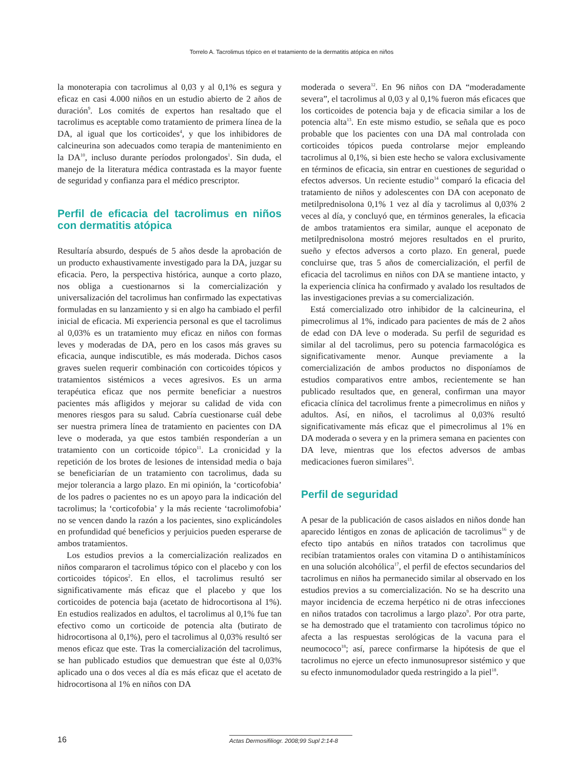Torrelo A. Tacrolimus tópico en el tratamiento de la dermatitis atópica en niños
la monoterapia con tacrolimus al 0,03 y al 0,1% es segura y eficaz en casi 4.000 niños en un estudio abierto de 2 años de duración<sup>9</sup>. Los comités de expertos han resaltado que el tacrolimus es aceptable como tratamiento de primera línea de la DA, al igual que los corticoides<sup>4</sup>, y que los inhibidores de calcineurina son adecuados como terapia de mantenimiento en la DA<sup>10</sup>, incluso durante períodos prolongados<sup>1</sup>. Sin duda, el manejo de la literatura médica contrastada es la mayor fuente de seguridad y confianza para el médico prescriptor.
Perfil de eficacia del tacrolimus en niños con dermatitis atópica
Resultaría absurdo, después de 5 años desde la aprobación de un producto exhaustivamente investigado para la DA, juzgar su eficacia. Pero, la perspectiva histórica, aunque a corto plazo, nos obliga a cuestionarnos si la comercialización y universalización del tacrolimus han confirmado las expectativas formuladas en su lanzamiento y si en algo ha cambiado el perfil inicial de eficacia. Mi experiencia personal es que el tacrolimus al 0,03% es un tratamiento muy eficaz en niños con formas leves y moderadas de DA, pero en los casos más graves su eficacia, aunque indiscutible, es más moderada. Dichos casos graves suelen requerir combinación con corticoides tópicos y tratamientos sistémicos a veces agresivos. Es un arma terapéutica eficaz que nos permite beneficiar a nuestros pacientes más afligidos y mejorar su calidad de vida con menores riesgos para su salud. Cabría cuestionarse cuál debe ser nuestra primera línea de tratamiento en pacientes con DA leve o moderada, ya que estos también responderían a un tratamiento con un corticoide tópico<sup>11</sup>. La cronicidad y la repetición de los brotes de lesiones de intensidad media o baja se beneficiarían de un tratamiento con tacrolimus, dada su mejor tolerancia a largo plazo. En mi opinión, la ‘corticofobia’ de los padres o pacientes no es un apoyo para la indicación del tacrolimus; la ‘corticofobia’ y la más reciente ‘tacrolimofobia’ no se vencen dando la razón a los pacientes, sino explicándoles en profundidad qué beneficios y perjuicios pueden esperarse de ambos tratamientos.
Los estudios previos a la comercialización realizados en niños compararon el tacrolimus tópico con el placebo y con los corticoides tópicos<sup>2</sup>. En ellos, el tacrolimus resultó ser significativamente más eficaz que el placebo y que los corticoides de potencia baja (acetato de hidrocortisona al 1%). En estudios realizados en adultos, el tacrolimus al 0,1% fue tan efectivo como un corticoide de potencia alta (butirato de hidrocortisona al 0,1%), pero el tacrolimus al 0,03% resultó ser menos eficaz que este. Tras la comercialización del tacrolimus, se han publicado estudios que demuestran que éste al 0,03% aplicado una o dos veces al día es más eficaz que el acetato de hidrocortisona al 1% en niños con DA
moderada o severa<sup>12</sup>. En 96 niños con DA “moderadamente severa”, el tacrolimus al 0,03 y al 0,1% fueron más eficaces que los corticoides de potencia baja y de eficacia similar a los de potencia alta<sup>13</sup>. En este mismo estudio, se señala que es poco probable que los pacientes con una DA mal controlada con corticoides tópicos pueda controlarse mejor empleando tacrolimus al 0,1%, si bien este hecho se valora exclusivamente en términos de eficacia, sin entrar en cuestiones de seguridad o efectos adversos. Un reciente estudio<sup>14</sup> comparó la eficacia del tratamiento de niños y adolescentes con DA con aceponato de metilprednisolona 0,1% 1 vez al día y tacrolimus al 0,03% 2 veces al día, y concluyó que, en términos generales, la eficacia de ambos tratamientos era similar, aunque el aceponato de metilprednisolona mostró mejores resultados en el prurito, sueño y efectos adversos a corto plazo. En general, puede concluirse que, tras 5 años de comercialización, el perfil de eficacia del tacrolimus en niños con DA se mantiene intacto, y la experiencia clínica ha confirmado y avalado los resultados de las investigaciones previas a su comercialización.
Está comercializado otro inhibidor de la calcineurina, el pimecrolimus al 1%, indicado para pacientes de más de 2 años de edad con DA leve o moderada. Su perfil de seguridad es similar al del tacrolimus, pero su potencia farmacológica es significativamente menor. Aunque previamente a la comercialización de ambos productos no disponíamos de estudios comparativos entre ambos, recientemente se han publicado resultados que, en general, confirman una mayor eficacia clínica del tacrolimus frente a pimecrolimus en niños y adultos. Así, en niños, el tacrolimus al 0,03% resultó significativamente más eficaz que el pimecrolimus al 1% en DA moderada o severa y en la primera semana en pacientes con DA leve, mientras que los efectos adversos de ambas medicaciones fueron similares<sup>15</sup>.
Perfil de seguridad
A pesar de la publicación de casos aislados en niños donde han aparecido léntigos en zonas de aplicación de tacrolimus<sup>16</sup> y de efecto tipo antabús en niños tratados con tacrolimus que recibían tratamientos orales con vitamina D o antihistamínicos en una solución alcohólica<sup>17</sup>, el perfil de efectos secundarios del tacrolimus en niños ha permanecido similar al observado en los estudios previos a su comercialización. No se ha descrito una mayor incidencia de eczema herpético ni de otras infecciones en niños tratados con tacrolimus a largo plazo<sup>9</sup>. Por otra parte, se ha demostrado que el tratamiento con tacrolimus tópico no afecta a las respuestas serológicas de la vacuna para el neumococo<sup>18</sup>; así, parece confirmarse la hipótesis de que el tacrolimus no ejerce un efecto inmunosupresor sistémico y que su efecto inmunomodulador queda restringido a la piel<sup>18</sup>.
16
Actas Dermosifiliogr. 2008;99 Supl 2:14-8